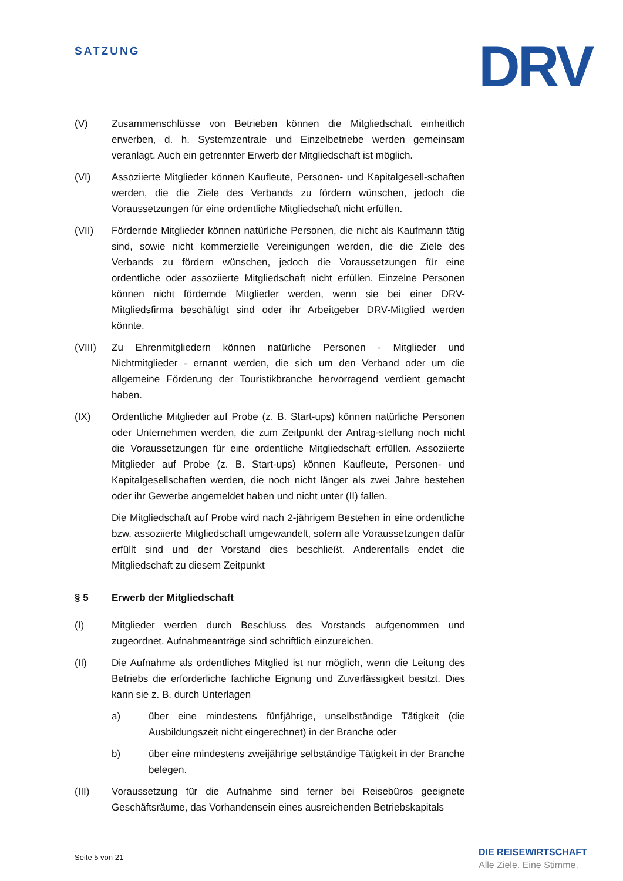SATZUNG DRV
(V) Zusammenschlüsse von Betrieben können die Mitgliedschaft einheitlich erwerben, d. h. Systemzentrale und Einzelbetriebe werden gemeinsam veranlagt. Auch ein getrennter Erwerb der Mitgliedschaft ist möglich.
(VI) Assoziierte Mitglieder können Kaufleute, Personen- und Kapitalgesell-schaften werden, die die Ziele des Verbands zu fördern wünschen, jedoch die Voraussetzungen für eine ordentliche Mitgliedschaft nicht erfüllen.
(VII) Fördernde Mitglieder können natürliche Personen, die nicht als Kaufmann tätig sind, sowie nicht kommerzielle Vereinigungen werden, die die Ziele des Verbands zu fördern wünschen, jedoch die Voraussetzungen für eine ordentliche oder assoziierte Mitgliedschaft nicht erfüllen. Einzelne Personen können nicht fördernde Mitglieder werden, wenn sie bei einer DRV-Mitgliedsfirma beschäftigt sind oder ihr Arbeitgeber DRV-Mitglied werden könnte.
(VIII) Zu Ehrenmitgliedern können natürliche Personen - Mitglieder und Nichtmitglieder - ernannt werden, die sich um den Verband oder um die allgemeine Förderung der Touristikbranche hervorragend verdient gemacht haben.
(IX) Ordentliche Mitglieder auf Probe (z. B. Start-ups) können natürliche Personen oder Unternehmen werden, die zum Zeitpunkt der Antrag-stellung noch nicht die Voraussetzungen für eine ordentliche Mitgliedschaft erfüllen. Assoziierte Mitglieder auf Probe (z. B. Start-ups) können Kaufleute, Personen- und Kapitalgesellschaften werden, die noch nicht länger als zwei Jahre bestehen oder ihr Gewerbe angemeldet haben und nicht unter (II) fallen.
Die Mitgliedschaft auf Probe wird nach 2-jährigem Bestehen in eine ordentliche bzw. assoziierte Mitgliedschaft umgewandelt, sofern alle Voraussetzungen dafür erfüllt sind und der Vorstand dies beschließt. Anderenfalls endet die Mitgliedschaft zu diesem Zeitpunkt
§ 5 Erwerb der Mitgliedschaft
(I) Mitglieder werden durch Beschluss des Vorstands aufgenommen und zugeordnet. Aufnahmeanträge sind schriftlich einzureichen.
(II) Die Aufnahme als ordentliches Mitglied ist nur möglich, wenn die Leitung des Betriebs die erforderliche fachliche Eignung und Zuverlässigkeit besitzt. Dies kann sie z. B. durch Unterlagen
a) über eine mindestens fünfjährige, unselbständige Tätigkeit (die Ausbildungszeit nicht eingerechnet) in der Branche oder
b) über eine mindestens zweijährige selbständige Tätigkeit in der Branche belegen.
(III) Voraussetzung für die Aufnahme sind ferner bei Reisebüros geeignete Geschäftsräume, das Vorhandensein eines ausreichenden Betriebskapitals
Seite 5 von 21
DIE REISEWIRTSCHAFT
Alle Ziele. Eine Stimme.